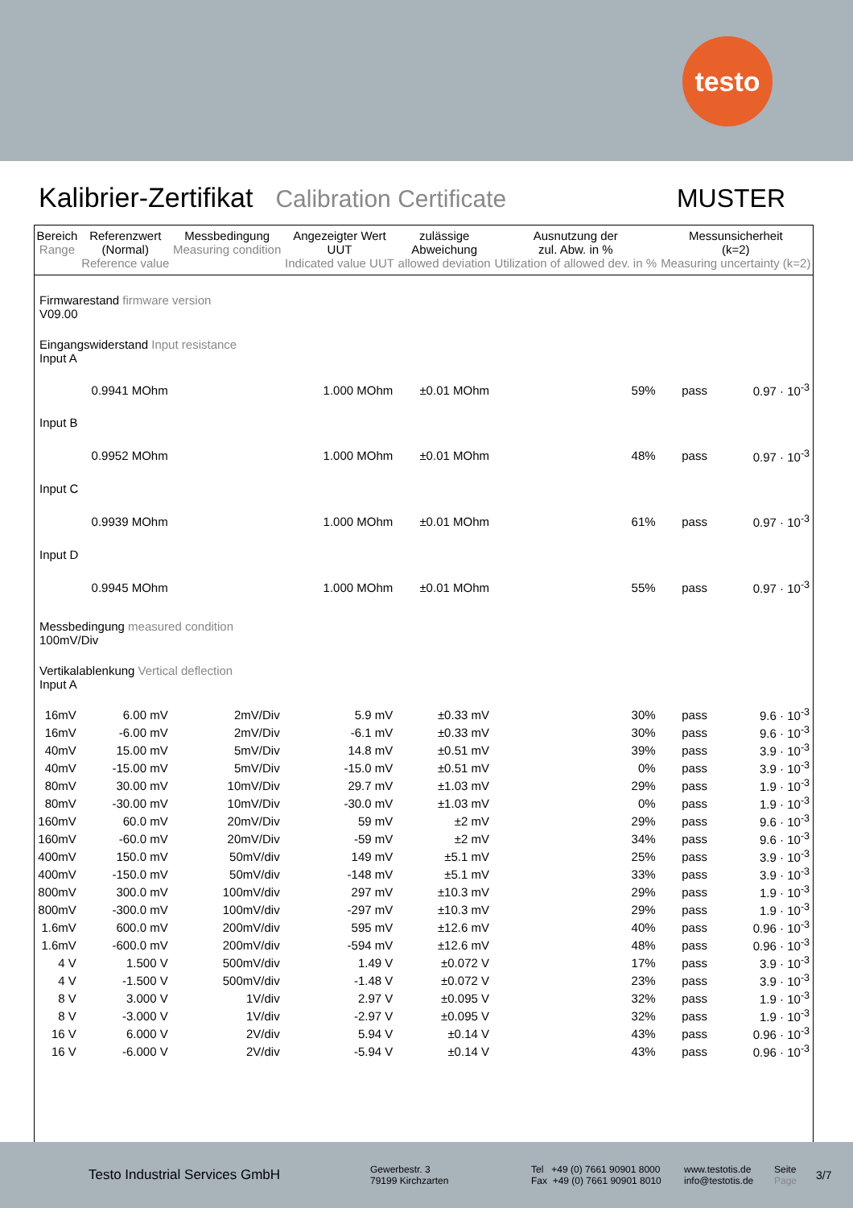testo
Kalibrier-Zertifikat Calibration Certificate MUSTER
| Bereich Range | Referenzwert (Normal) Reference value | Messbedingung Measuring condition | Angezeigter Wert UUT Indicated value UUT | zulässige Abweichung allowed deviation | Ausnutzung der zul. Abw. in % Utilization of allowed dev. in % | Messunsicherheit (k=2) Measuring uncertainty (k=2) | |
| --- | --- | --- | --- | --- | --- | --- | --- |
| Firmwarestand firmware version V09.00 | | | | | | | |
| Eingangswiderstand Input resistance Input A | | | | | | | |
| | 0.9941 MOhm | | 1.000 MOhm | ±0.01 MOhm | 59% | pass | 0.97 · 10<sup>-3</sup> |
| Input B | | | | | | | |
| | 0.9952 MOhm | | 1.000 MOhm | ±0.01 MOhm | 48% | pass | 0.97 · 10<sup>-3</sup> |
| Input C | | | | | | | |
| | 0.9939 MOhm | | 1.000 MOhm | ±0.01 MOhm | 61% | pass | 0.97 · 10<sup>-3</sup> |
| Input D | | | | | | | |
| | 0.9945 MOhm | | 1.000 MOhm | ±0.01 MOhm | 55% | pass | 0.97 · 10<sup>-3</sup> |
| Messbedingung measured condition 100mV/Div | | | | | | | |
| Vertikalablenkung Vertical deflection Input A | | | | | | | |
| 16mV | 6.00 mV | 2mV/Div | 5.9 mV | ±0.33 mV | 30% | pass | 9.6 · 10<sup>-3</sup> |
| 16mV | -6.00 mV | 2mV/Div | -6.1 mV | ±0.33 mV | 30% | pass | 9.6 · 10<sup>-3</sup> |
| 40mV | 15.00 mV | 5mV/Div | 14.8 mV | ±0.51 mV | 39% | pass | 3.9 · 10<sup>-3</sup> |
| 40mV | -15.00 mV | 5mV/Div | -15.0 mV | ±0.51 mV | 0% | pass | 3.9 · 10<sup>-3</sup> |
| 80mV | 30.00 mV | 10mV/Div | 29.7 mV | ±1.03 mV | 29% | pass | 1.9 · 10<sup>-3</sup> |
| 80mV | -30.00 mV | 10mV/Div | -30.0 mV | ±1.03 mV | 0% | pass | 1.9 · 10<sup>-3</sup> |
| 160mV | 60.0 mV | 20mV/Div | 59 mV | ±2 mV | 29% | pass | 9.6 · 10<sup>-3</sup> |
| 160mV | -60.0 mV | 20mV/Div | -59 mV | ±2 mV | 34% | pass | 9.6 · 10<sup>-3</sup> |
| 400mV | 150.0 mV | 50mV/div | 149 mV | ±5.1 mV | 25% | pass | 3.9 · 10<sup>-3</sup> |
| 400mV | -150.0 mV | 50mV/div | -148 mV | ±5.1 mV | 33% | pass | 3.9 · 10<sup>-3</sup> |
| 800mV | 300.0 mV | 100mV/div | 297 mV | ±10.3 mV | 29% | pass | 1.9 · 10<sup>-3</sup> |
| 800mV | -300.0 mV | 100mV/div | -297 mV | ±10.3 mV | 29% | pass | 1.9 · 10<sup>-3</sup> |
| 1.6mV | 600.0 mV | 200mV/div | 595 mV | ±12.6 mV | 40% | pass | 0.96 · 10<sup>-3</sup> |
| 1.6mV | -600.0 mV | 200mV/div | -594 mV | ±12.6 mV | 48% | pass | 0.96 · 10<sup>-3</sup> |
| 4 V | 1.500 V | 500mV/div | 1.49 V | ±0.072 V | 17% | pass | 3.9 · 10<sup>-3</sup> |
| 4 V | -1.500 V | 500mV/div | -1.48 V | ±0.072 V | 23% | pass | 3.9 · 10<sup>-3</sup> |
| 8 V | 3.000 V | 1V/div | 2.97 V | ±0.095 V | 32% | pass | 1.9 · 10<sup>-3</sup> |
| 8 V | -3.000 V | 1V/div | -2.97 V | ±0.095 V | 32% | pass | 1.9 · 10<sup>-3</sup> |
| 16 V | 6.000 V | 2V/div | 5.94 V | ±0.14 V | 43% | pass | 0.96 · 10<sup>-3</sup> |
| 16 V | -6.000 V | 2V/div | -5.94 V | ±0.14 V | 43% | pass | 0.96 · 10<sup>-3</sup> |
Testo Industrial Services GmbH
Gewerbestr. 3
79199 Kirchzarten
Tel +49 (0) 7661 90901 8000
Fax +49 (0) 7661 90901 8010
www.testotis.de
info@testotis.de
Seite
Page
3/7